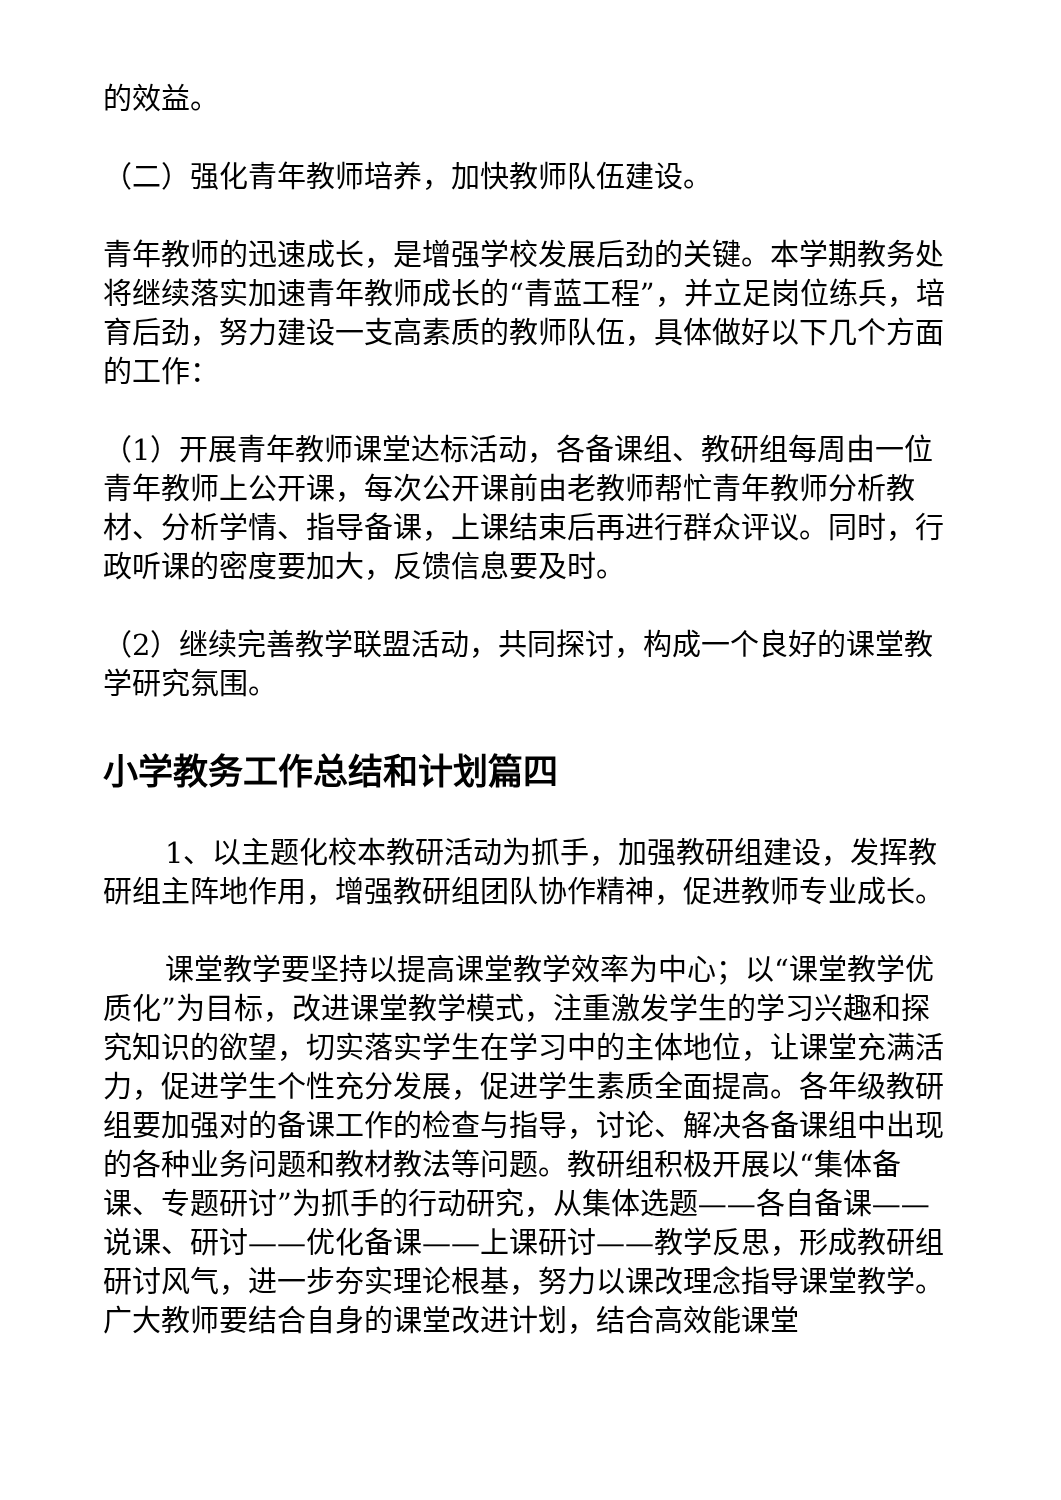的效益。
（二）强化青年教师培养，加快教师队伍建设。
青年教师的迅速成长，是增强学校发展后劲的关键。本学期教务处将继续落实加速青年教师成长的“青蓝工程”，并立足岗位练兵，培育后劲，努力建设一支高素质的教师队伍，具体做好以下几个方面的工作：
（1）开展青年教师课堂达标活动，各备课组、教研组每周由一位青年教师上公开课，每次公开课前由老教师帮忙青年教师分析教材、分析学情、指导备课，上课结束后再进行群众评议。同时，行政听课的密度要加大，反馈信息要及时。
（2）继续完善教学联盟活动，共同探讨，构成一个良好的课堂教学研究氛围。
小学教务工作总结和计划篇四
1、以主题化校本教研活动为抓手，加强教研组建设，发挥教研组主阵地作用，增强教研组团队协作精神，促进教师专业成长。
课堂教学要坚持以提高课堂教学效率为中心；以“课堂教学优质化”为目标，改进课堂教学模式，注重激发学生的学习兴趣和探究知识的欲望，切实落实学生在学习中的主体地位，让课堂充满活力，促进学生个性充分发展，促进学生素质全面提高。各年级教研组要加强对的备课工作的检查与指导，讨论、解决各备课组中出现的各种业务问题和教材教法等问题。教研组积极开展以“集体备课、专题研讨”为抓手的行动研究，从集体选题——各自备课——说课、研讨——优化备课——上课研讨——教学反思，形成教研组研讨风气，进一步夯实理论根基，努力以课改理念指导课堂教学。广大教师要结合自身的课堂改进计划，结合高效能课堂